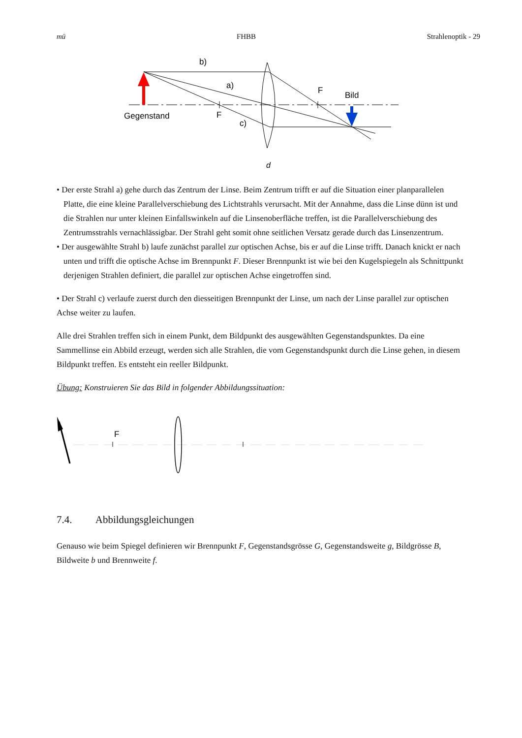mü FHBB Strahlenoptik - 29
b)
a)
c)
F
F
Bild
Gegenstand
d
• Der erste Strahl a) gehe durch das Zentrum der Linse. Beim Zentrum trifft er auf die Situation einer plan­parallelen Platte, die eine kleine Parallelverschiebung des Lichtstrahls verursacht. Mit der Annahme, dass die Linse dünn ist und die Strahlen nur unter kleinen Einfallswinkeln auf die Linsenoberfläche treffen, ist die Parallelverschiebung des Zentrumsstrahls vernachlässigbar. Der Strahl geht somit ohne seitlichen Ver­satz gerade durch das Linsenzentrum.
• Der ausgewählte Strahl b) laufe zunächst parallel zur optischen Achse, bis er auf die Linse trifft. Danach knickt er nach unten und trifft die optische Achse im Brennpunkt F. Dieser Brennpunkt ist wie bei den Ku­gelspiegeln als Schnittpunkt derjenigen Strahlen definiert, die parallel zur optischen Achse eingetroffen sind.
• Der Strahl c) verlaufe zuerst durch den diesseitigen Brennpunkt der Linse, um nach der Linse parallel zur optischen Achse weiter zu laufen.
Alle drei Strahlen treffen sich in einem Punkt, dem Bildpunkt des ausgewählten Gegenstandspunktes. Da eine Sammellinse ein Abbild erzeugt, werden sich alle Strahlen, die vom Gegenstandspunkt durch die Linse ge­hen, in diesem Bildpunkt treffen. Es entsteht ein reeller Bildpunkt.
Übung: Konstruieren Sie das Bild in folgender Abbildungssituation:
F
7.4. Abbildungsgleichungen
Genauso wie beim Spiegel definieren wir Brennpunkt F, Gegenstandsgrösse G, Gegenstandsweite g, Bild­grösse B, Bildweite b und Brennweite f.